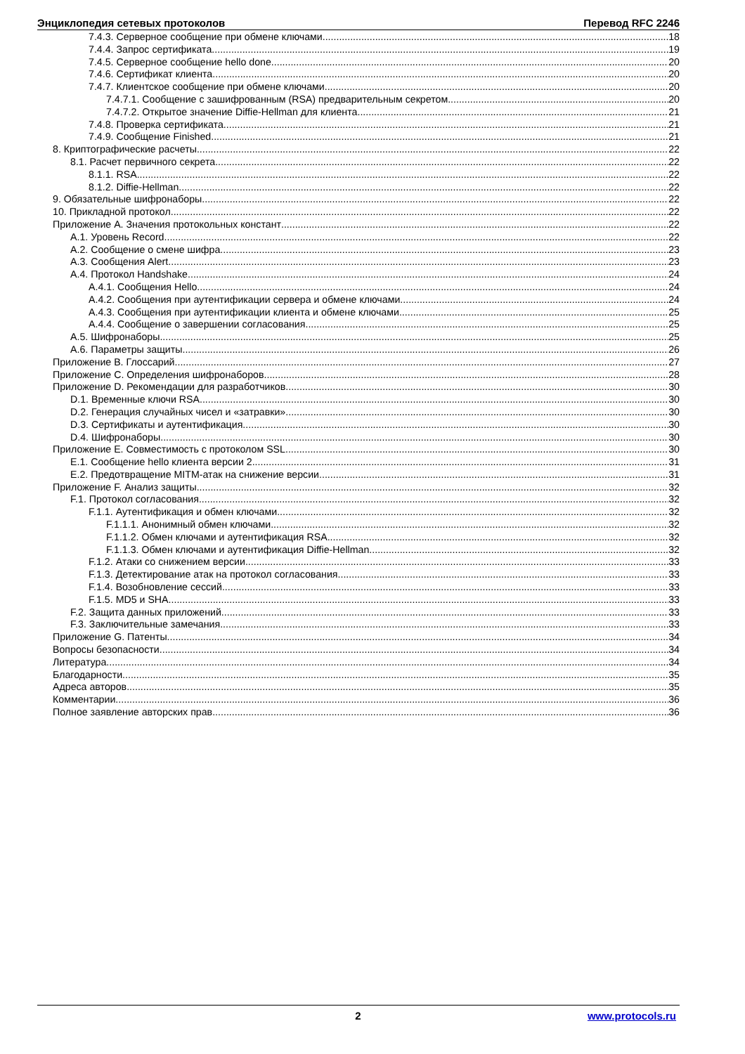Энциклопедия сетевых протоколов Перевод RFC 2246
7.4.3. Серверное сообщение при обмене ключами 18
7.4.4. Запрос сертификата 19
7.4.5. Серверное сообщение hello done 20
7.4.6. Сертификат клиента 20
7.4.7. Клиентское сообщение при обмене ключами 20
7.4.7.1. Сообщение с зашифрованным (RSA) предварительным секретом 20
7.4.7.2. Открытое значение Diffie-Hellman для клиента 21
7.4.8. Проверка сертификата 21
7.4.9. Сообщение Finished 21
8. Криптографические расчеты 22
8.1. Расчет первичного секрета 22
8.1.1. RSA 22
8.1.2. Diffie-Hellman 22
9. Обязательные шифронаборы 22
10. Прикладной протокол 22
Приложение A. Значения протокольных констант 22
A.1. Уровень Record 22
A.2. Сообщение о смене шифра 23
A.3. Сообщения Alert 23
A.4. Протокол Handshake 24
A.4.1. Сообщения Hello 24
A.4.2. Сообщения при аутентификации сервера и обмене ключами 24
A.4.3. Сообщения при аутентификации клиента и обмене ключами 25
A.4.4. Сообщение о завершении согласования 25
A.5. Шифронаборы 25
A.6. Параметры защиты 26
Приложение B. Глоссарий 27
Приложение C. Определения шифронаборов 28
Приложение D. Рекомендации для разработчиков 30
D.1. Временные ключи RSA 30
D.2. Генерация случайных чисел и «затравки» 30
D.3. Сертификаты и аутентификация 30
D.4. Шифронаборы 30
Приложение E. Совместимость с протоколом SSL 30
E.1. Сообщение hello клиента версии 2 31
E.2. Предотвращение MITM-атак на снижение версии 31
Приложение F. Анализ защиты 32
F.1. Протокол согласования 32
F.1.1. Аутентификация и обмен ключами 32
F.1.1.1. Анонимный обмен ключами 32
F.1.1.2. Обмен ключами и аутентификация RSA 32
F.1.1.3. Обмен ключами и аутентификация Diffie-Hellman 32
F.1.2. Атаки со снижением версии 33
F.1.3. Детектирование атак на протокол согласования 33
F.1.4. Возобновление сессий 33
F.1.5. MD5 и SHA 33
F.2. Защита данных приложений 33
F.3. Заключительные замечания 33
Приложение G. Патенты 34
Вопросы безопасности 34
Литература 34
Благодарности 35
Адреса авторов 35
Комментарии 36
Полное заявление авторских прав 36
2 www.protocols.ru